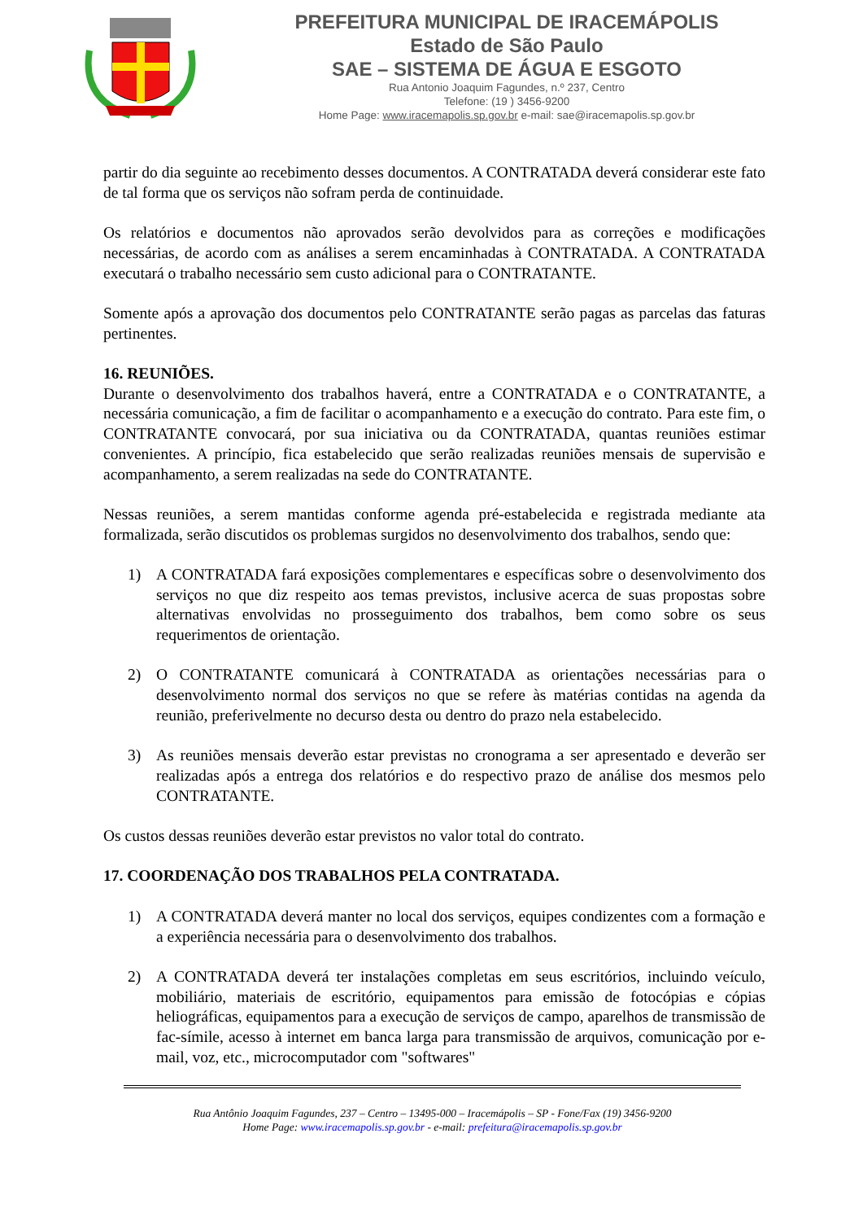PREFEITURA MUNICIPAL DE IRACEMÁPOLIS
Estado de São Paulo
SAE – SISTEMA DE ÁGUA E ESGOTO
Rua Antonio Joaquim Fagundes, n.º 237, Centro
Telefone: (19 ) 3456-9200
Home Page: www.iracemapolis.sp.gov.br e-mail: sae@iracemapolis.sp.gov.br
partir do dia seguinte ao recebimento desses documentos. A CONTRATADA deverá considerar este fato de tal forma que os serviços não sofram perda de continuidade.
Os relatórios e documentos não aprovados serão devolvidos para as correções e modificações necessárias, de acordo com as análises a serem encaminhadas à CONTRATADA. A CONTRATADA executará o trabalho necessário sem custo adicional para o CONTRATANTE.
Somente após a aprovação dos documentos pelo CONTRATANTE serão pagas as parcelas das faturas pertinentes.
16. REUNIÕES.
Durante o desenvolvimento dos trabalhos haverá, entre a CONTRATADA e o CONTRATANTE, a necessária comunicação, a fim de facilitar o acompanhamento e a execução do contrato. Para este fim, o CONTRATANTE convocará, por sua iniciativa ou da CONTRATADA, quantas reuniões estimar convenientes. A princípio, fica estabelecido que serão realizadas reuniões mensais de supervisão e acompanhamento, a serem realizadas na sede do CONTRATANTE.
Nessas reuniões, a serem mantidas conforme agenda pré-estabelecida e registrada mediante ata formalizada, serão discutidos os problemas surgidos no desenvolvimento dos trabalhos, sendo que:
1) A CONTRATADA fará exposições complementares e específicas sobre o desenvolvimento dos serviços no que diz respeito aos temas previstos, inclusive acerca de suas propostas sobre alternativas envolvidas no prosseguimento dos trabalhos, bem como sobre os seus requerimentos de orientação.
2) O CONTRATANTE comunicará à CONTRATADA as orientações necessárias para o desenvolvimento normal dos serviços no que se refere às matérias contidas na agenda da reunião, preferivelmente no decurso desta ou dentro do prazo nela estabelecido.
3) As reuniões mensais deverão estar previstas no cronograma a ser apresentado e deverão ser realizadas após a entrega dos relatórios e do respectivo prazo de análise dos mesmos pelo CONTRATANTE.
Os custos dessas reuniões deverão estar previstos no valor total do contrato.
17. COORDENAÇÃO DOS TRABALHOS PELA CONTRATADA.
1) A CONTRATADA deverá manter no local dos serviços, equipes condizentes com a formação e a experiência necessária para o desenvolvimento dos trabalhos.
2) A CONTRATADA deverá ter instalações completas em seus escritórios, incluindo veículo, mobiliário, materiais de escritório, equipamentos para emissão de fotocópias e cópias heliográficas, equipamentos para a execução de serviços de campo, aparelhos de transmissão de fac-símile, acesso à internet em banca larga para transmissão de arquivos, comunicação por e-mail, voz, etc., microcomputador com "softwares"
Rua Antônio Joaquim Fagundes, 237 – Centro – 13495-000 – Iracemápolis – SP - Fone/Fax (19) 3456-9200
Home Page: www.iracemapolis.sp.gov.br - e-mail: prefeitura@iracemapolis.sp.gov.br